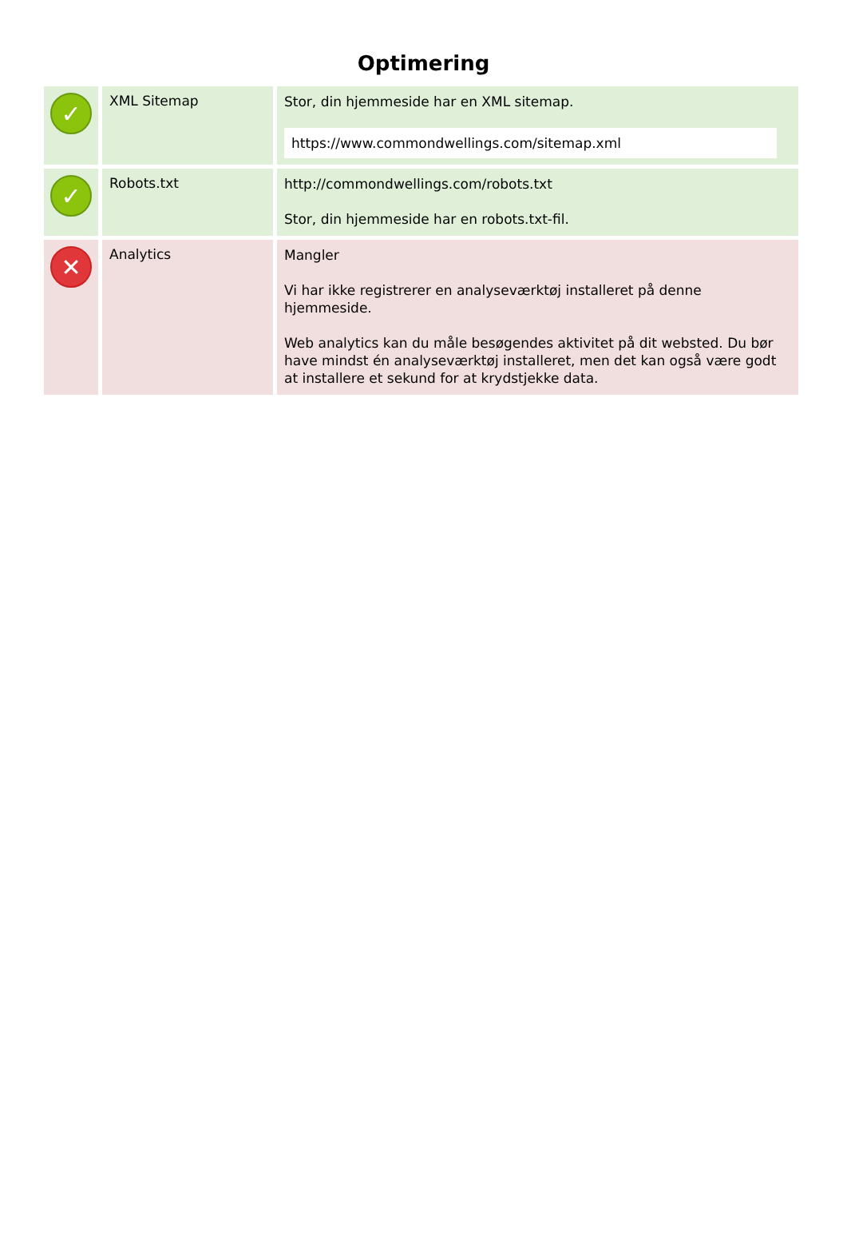Optimering
| ✓ | XML Sitemap | Stor, din hjemmeside har en XML sitemap. https://www.commondwellings.com/sitemap.xml |
| ✓ | Robots.txt | http://commondwellings.com/robots.txt Stor, din hjemmeside har en robots.txt-fil. |
| ✕ | Analytics | Mangler Vi har ikke registrerer en analyseværktøj installeret på denne hjemmeside. Web analytics kan du måle besøgendes aktivitet på dit websted. Du bør have mindst én analyseværktøj installeret, men det kan også være godt at installere et sekund for at krydstjekke data. |